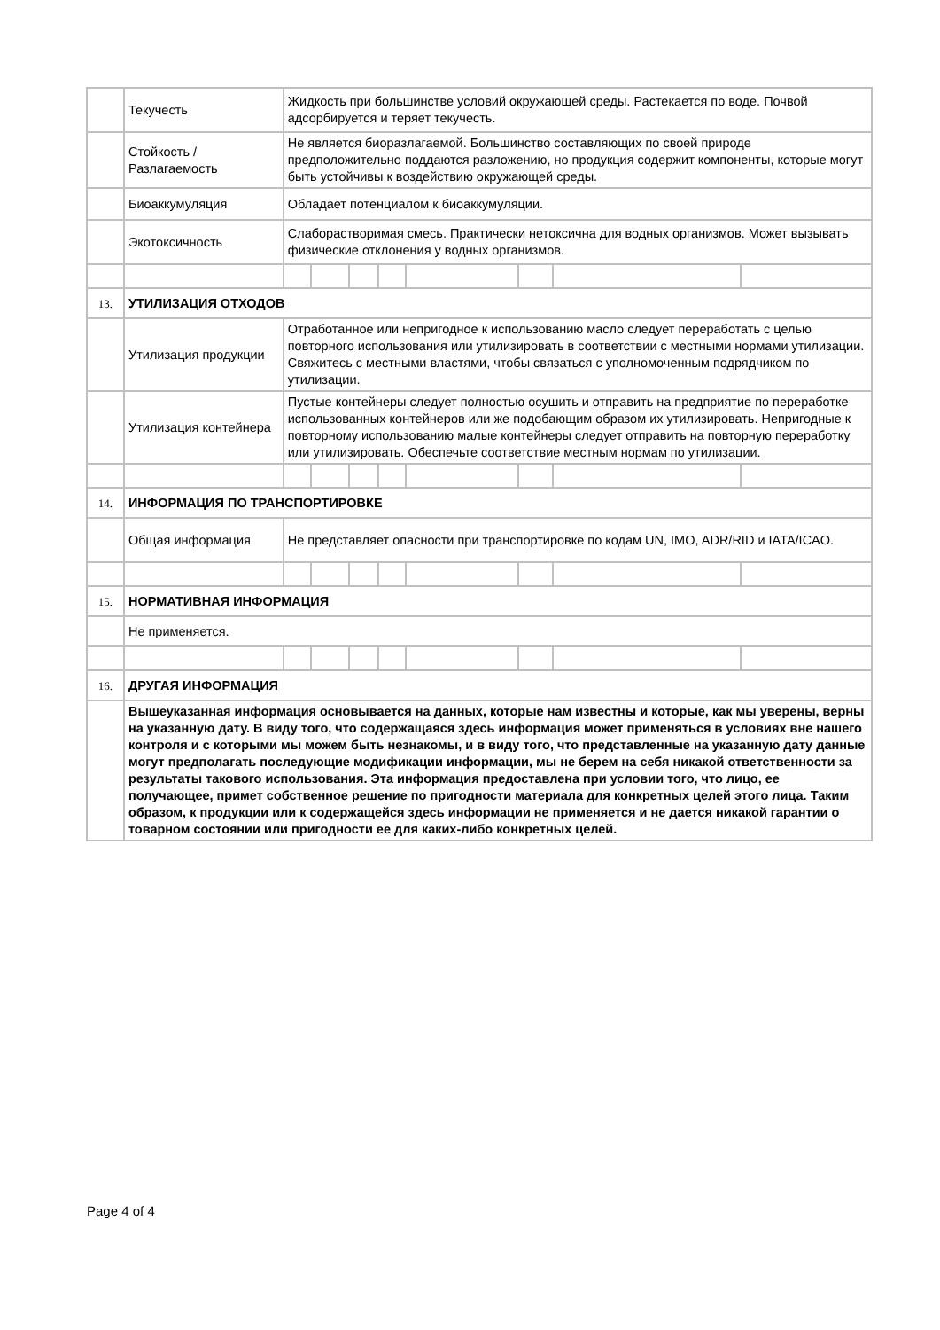| | Текучесть | Жидкость при большинстве условий окружающей среды. Растекается по воде. Почвой адсорбируется и теряет текучесть. | | | | | | | |
| | Стойкость / Разлагаемость | Не является биоразлагаемой. Большинство составляющих по своей природе предположительно поддаются разложению, но продукция содержит компоненты, которые могут быть устойчивы к воздействию окружающей среды. | | | | | | | |
| | Биоаккумуляция | Обладает потенциалом к биоаккумуляции. | | | | | | | |
| | Экотоксичность | Слаборастворимая смесь. Практически нетоксична для водных организмов. Может вызывать физические отклонения у водных организмов. | | | | | | | |
| 13. | УТИЛИЗАЦИЯ ОТХОДОВ | | | | | | | | |
| | Утилизация продукции | Отработанное или непригодное к использованию масло следует переработать с целью повторного использования или утилизировать в соответствии с местными нормами утилизации. Свяжитесь с местными властями, чтобы связаться с уполномоченным подрядчиком по утилизации. | | | | | | | |
| | Утилизация контейнера | Пустые контейнеры следует полностью осушить и отправить на предприятие по переработке использованных контейнеров или же подобающим образом их утилизировать. Непригодные к повторному использованию малые контейнеры следует отправить на повторную переработку или утилизировать. Обеспечьте соответствие местным нормам по утилизации. | | | | | | | |
| 14. | ИНФОРМАЦИЯ ПО ТРАНСПОРТИРОВКЕ | | | | | | | | |
| | Общая информация | Не представляет опасности при транспортировке по кодам UN, IMO, ADR/RID и IATA/ICAO. | | | | | | | |
| 15. | НОРМАТИВНАЯ ИНФОРМАЦИЯ | | | | | | | | |
| | Не применяется. | | | | | | | | |
| 16. | ДРУГАЯ ИНФОРМАЦИЯ | | | | | | | | |
| | Вышеуказанная информация основывается на данных, которые нам известны и которые, как мы уверены, верны на указанную дату. В виду того, что содержащаяся здесь информация может применяться в условиях вне нашего контроля и с которыми мы можем быть незнакомы, и в виду того, что представленные на указанную дату данные могут предполагать последующие модификации информации, мы не берем на себя никакой ответственности за результаты такового использования. Эта информация предоставлена при условии того, что лицо, ее получающее, примет собственное решение по пригодности материала для конкретных целей этого лица. Таким образом, к продукции или к содержащейся здесь информации не применяется и не дается никакой гарантии о товарном состоянии или пригодности ее для каких-либо конкретных целей. | | | | | | | | |
Page 4 of 4